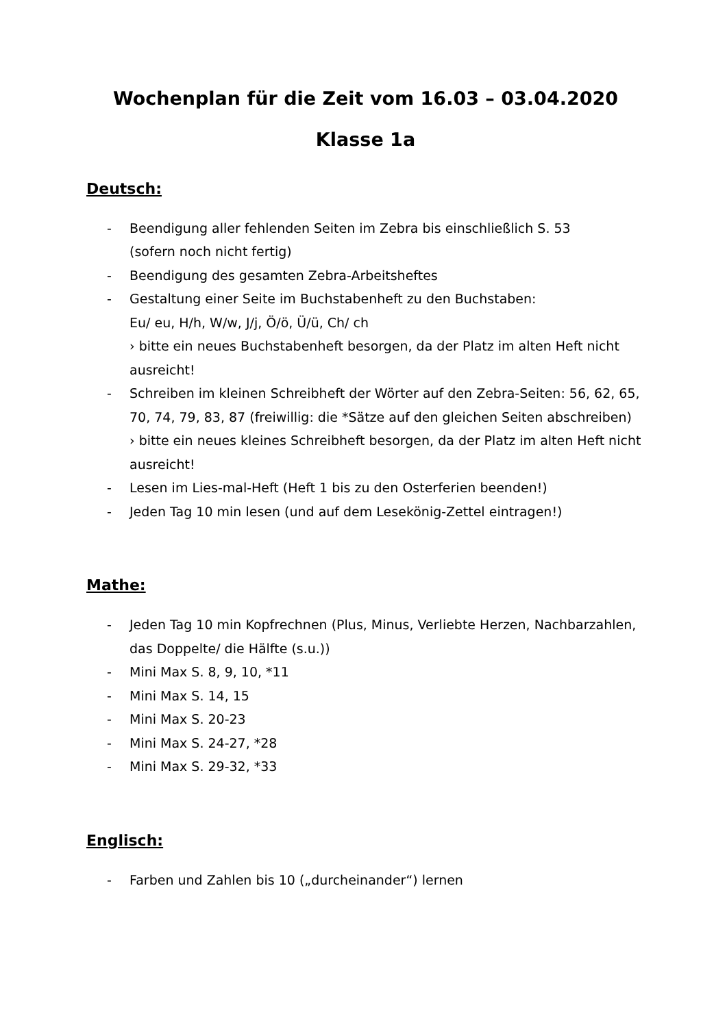Wochenplan für die Zeit vom 16.03 – 03.04.2020
Klasse 1a
Deutsch:
- Beendigung aller fehlenden Seiten im Zebra bis einschließlich S. 53
(sofern noch nicht fertig)
- Beendigung des gesamten Zebra-Arbeitsheftes
- Gestaltung einer Seite im Buchstabenheft zu den Buchstaben:
Eu/ eu, H/h, W/w, J/j, Ö/ö, Ü/ü, Ch/ ch
› bitte ein neues Buchstabenheft besorgen, da der Platz im alten Heft nicht ausreicht!
- Schreiben im kleinen Schreibheft der Wörter auf den Zebra-Seiten: 56, 62, 65, 70, 74, 79, 83, 87 (freiwillig: die *Sätze auf den gleichen Seiten abschreiben)
› bitte ein neues kleines Schreibheft besorgen, da der Platz im alten Heft nicht ausreicht!
- Lesen im Lies-mal-Heft (Heft 1 bis zu den Osterferien beenden!)
- Jeden Tag 10 min lesen (und auf dem Lesekönig-Zettel eintragen!)
Mathe:
- Jeden Tag 10 min Kopfrechnen (Plus, Minus, Verliebte Herzen, Nachbarzahlen, das Doppelte/ die Hälfte (s.u.))
- Mini Max S. 8, 9, 10, *11
- Mini Max S. 14, 15
- Mini Max S. 20-23
- Mini Max S. 24-27, *28
- Mini Max S. 29-32, *33
Englisch:
- Farben und Zahlen bis 10 („durcheinander“) lernen